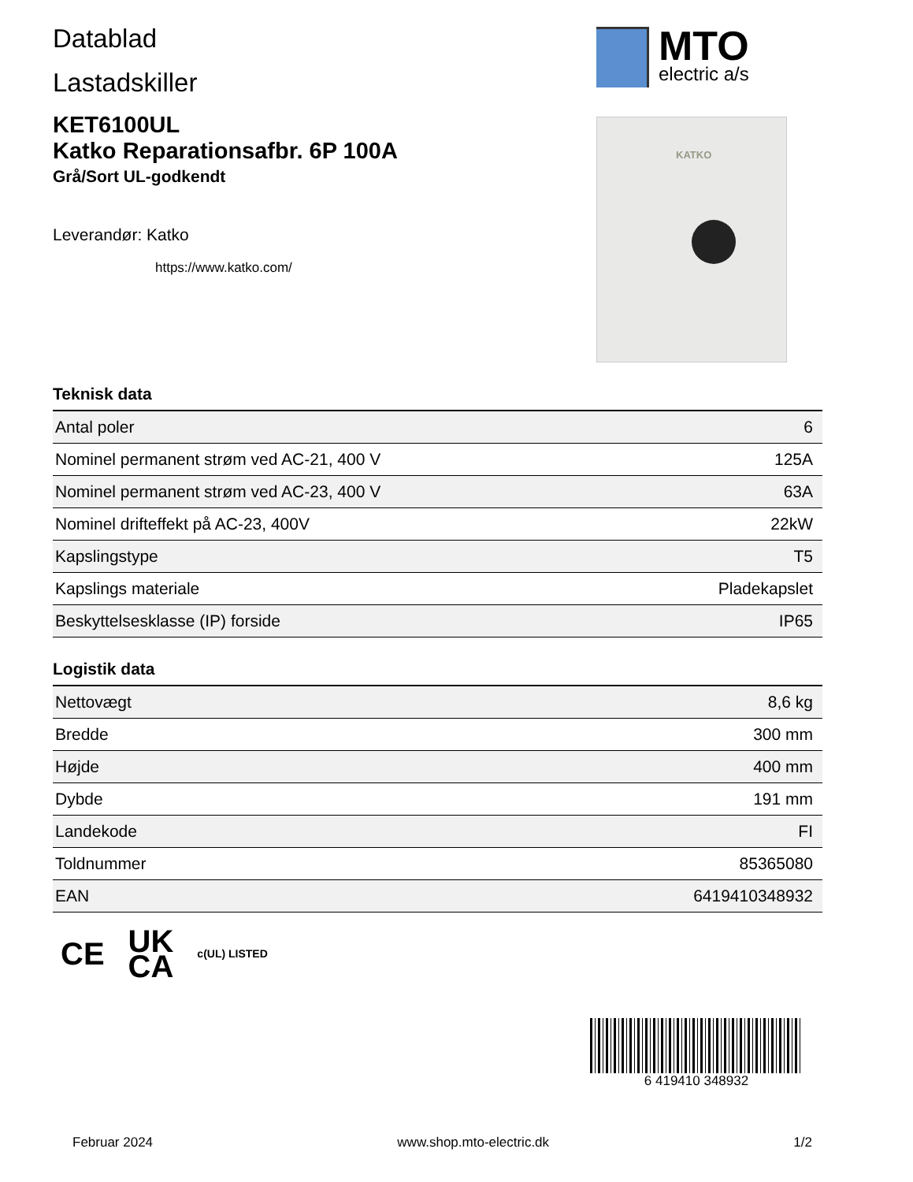Datablad
Lastadskiller
KET6100UL
Katko Reparationsafbr. 6P 100A
Grå/Sort UL-godkendt
Leverandør: Katko
https://www.katko.com/
MTO
electric a/s
KATKO
Teknisk data
| Antal poler | 6 |
| Nominel permanent strøm ved AC-21, 400 V | 125A |
| Nominel permanent strøm ved AC-23, 400 V | 63A |
| Nominel drifteffekt på AC-23, 400V | 22kW |
| Kapslingstype | T5 |
| Kapslings materiale | Pladekapslet |
| Beskyttelsesklasse (IP) forside | IP65 |
Logistik data
| Nettovægt | 8,6 kg |
| Bredde | 300 mm |
| Højde | 400 mm |
| Dybde | 191 mm |
| Landekode | FI |
| Toldnummer | 85365080 |
| EAN | 6419410348932 |
CE UK
CA c(UL) LISTED
6 419410 348932
Februar 2024 www.shop.mto-electric.dk 1/2